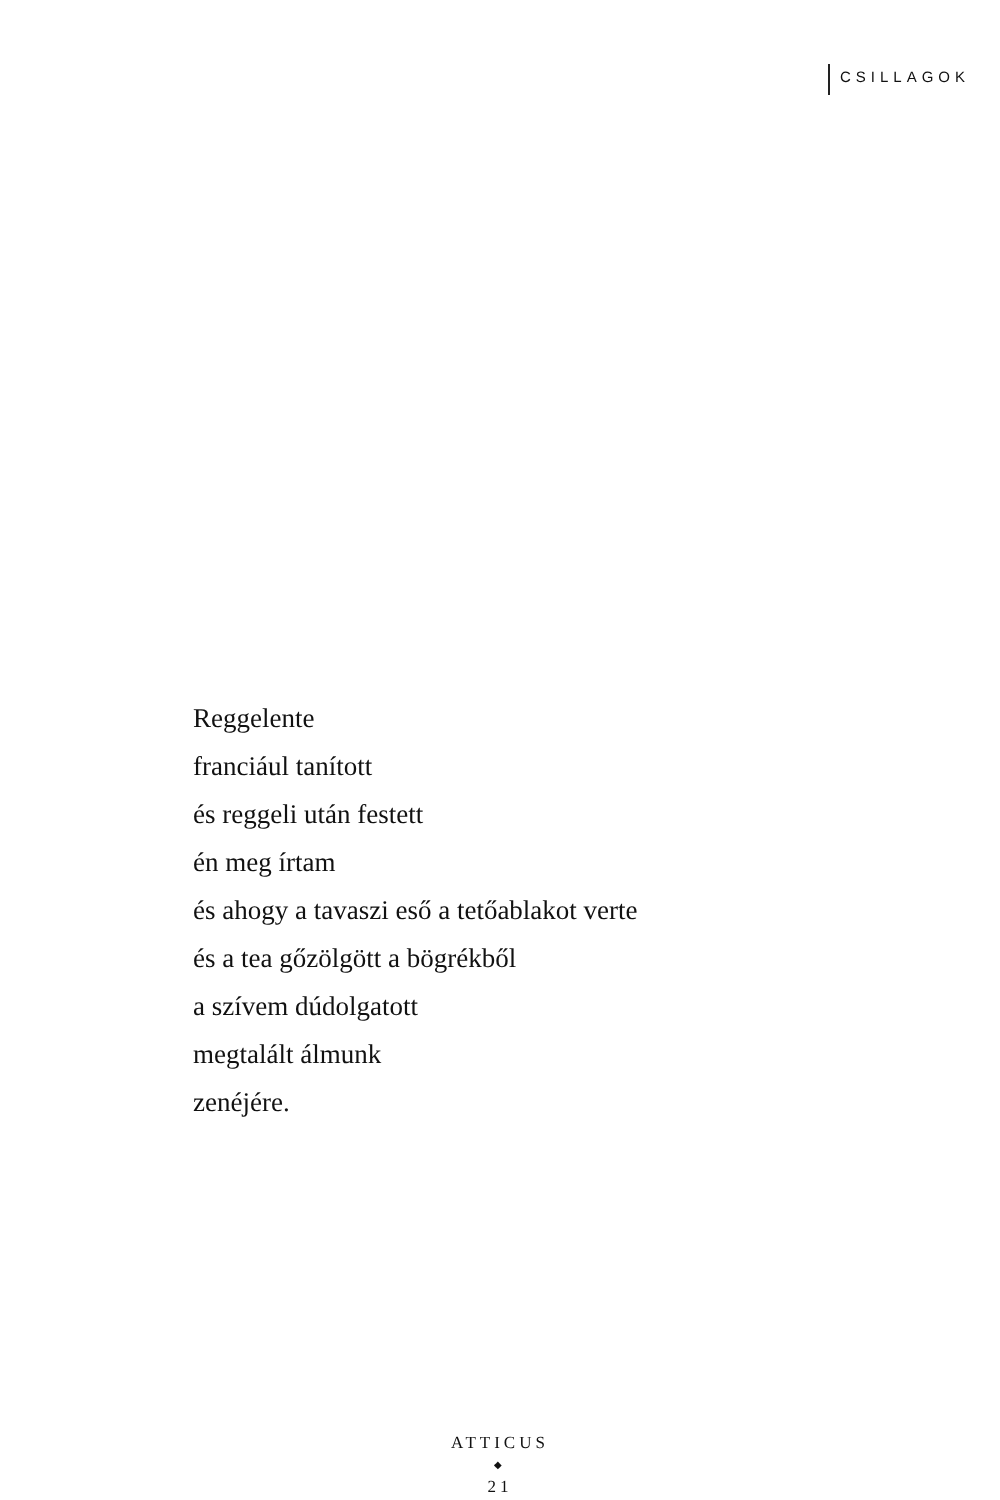CSILLAGOK
Reggelente
franciául tanított
és reggeli után festett
én meg írtam
és ahogy a tavaszi eső a tetőablakot verte
és a tea gőzölgött a bögrékből
a szívem dúdolgatott
megtalált álmunk
zenéjére.
ATTICUS
◆
21